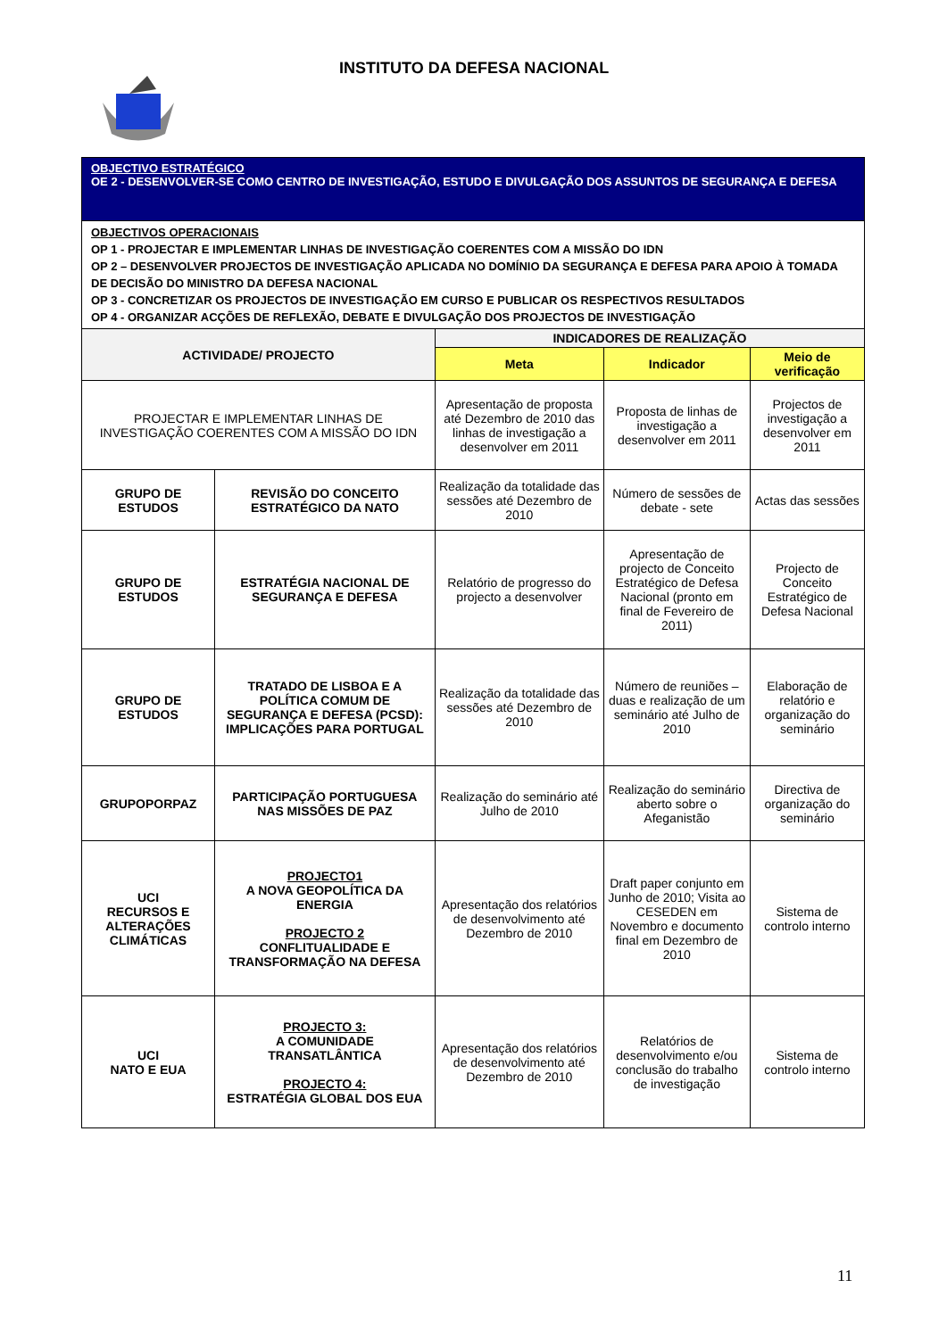INSTITUTO DA DEFESA NACIONAL
| OBJECTIVO ESTRATÉGICO OE 2 - DESENVOLVER-SE COMO CENTRO DE INVESTIGAÇÃO, ESTUDO E DIVULGAÇÃO DOS ASSUNTOS DE SEGURANÇA E DEFESA | | | | |
| OBJECTIVOS OPERACIONAIS OP 1 - PROJECTAR E IMPLEMENTAR LINHAS DE INVESTIGAÇÃO COERENTES COM A MISSÃO DO IDN OP 2 – DESENVOLVER PROJECTOS DE INVESTIGAÇÃO APLICADA NO DOMÍNIO DA SEGURANÇA E DEFESA PARA APOIO À TOMADA DE DECISÃO DO MINISTRO DA DEFESA NACIONAL OP 3 - CONCRETIZAR OS PROJECTOS DE INVESTIGAÇÃO EM CURSO E PUBLICAR OS RESPECTIVOS RESULTADOS OP 4 - ORGANIZAR ACÇÕES DE REFLEXÃO, DEBATE E DIVULGAÇÃO DOS PROJECTOS DE INVESTIGAÇÃO | | | | |
| ACTIVIDADE/ PROJECTO | | INDICADORES DE REALIZAÇÃO | | |
| | | Meta | Indicador | Meio de verificação |
| PROJECTAR E IMPLEMENTAR LINHAS DE INVESTIGAÇÃO COERENTES COM A MISSÃO DO IDN | | Apresentação de proposta até Dezembro de 2010 das linhas de investigação a desenvolver em 2011 | Proposta de linhas de investigação a desenvolver em 2011 | Projectos de investigação a desenvolver em 2011 |
| GRUPO DE ESTUDOS | REVISÃO DO CONCEITO ESTRATÉGICO DA NATO | Realização da totalidade das sessões até Dezembro de 2010 | Número de sessões de debate - sete | Actas das sessões |
| GRUPO DE ESTUDOS | ESTRATÉGIA NACIONAL DE SEGURANÇA E DEFESA | Relatório de progresso do projecto a desenvolver | Apresentação de projecto de Conceito Estratégico de Defesa Nacional (pronto em final de Fevereiro de 2011) | Projecto de Conceito Estratégico de Defesa Nacional |
| GRUPO DE ESTUDOS | TRATADO DE LISBOA E A POLÍTICA COMUM DE SEGURANÇA E DEFESA (PCSD): IMPLICAÇÕES PARA PORTUGAL | Realização da totalidade das sessões até Dezembro de 2010 | Número de reuniões – duas e realização de um seminário até Julho de 2010 | Elaboração de relatório e organização do seminário |
| GRUPOPORPAZ | PARTICIPAÇÃO PORTUGUESA NAS MISSÕES DE PAZ | Realização do seminário até Julho de 2010 | Realização do seminário aberto sobre o Afeganistão | Directiva de organização do seminário |
| UCI RECURSOS E ALTERAÇÕES CLIMÁTICAS | PROJECTO1 A NOVA GEOPOLÍTICA DA ENERGIA PROJECTO 2 CONFLITUALIDADE E TRANSFORMAÇÃO NA DEFESA | Apresentação dos relatórios de desenvolvimento até Dezembro de 2010 | Draft paper conjunto em Junho de 2010; Visita ao CESEDEN em Novembro e documento final em Dezembro de 2010 | Sistema de controlo interno |
| UCI NATO E EUA | PROJECTO 3: A COMUNIDADE TRANSATLÂNTICA PROJECTO 4: ESTRATÉGIA GLOBAL DOS EUA | Apresentação dos relatórios de desenvolvimento até Dezembro de 2010 | Relatórios de desenvolvimento e/ou conclusão do trabalho de investigação | Sistema de controlo interno |
11